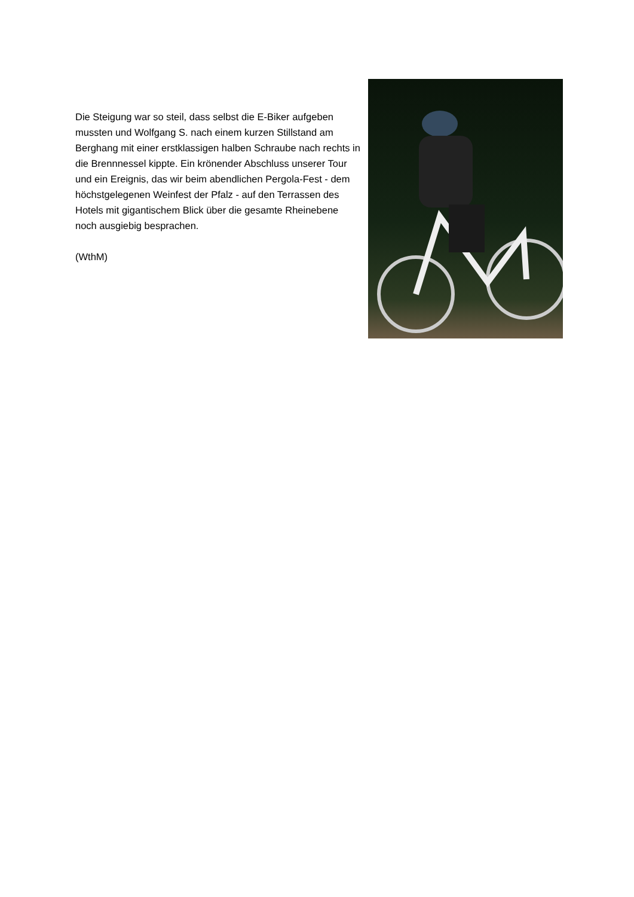Die Steigung war so steil, dass selbst die E-Biker aufgeben mussten und Wolfgang S. nach einem kurzen Stillstand am Berghang mit einer erstklassigen halben Schraube nach rechts in die Brennnessel kippte. Ein krönender Abschluss unserer Tour und ein Ereignis, das wir beim abendlichen Pergola-Fest - dem höchstgelegenen Weinfest der Pfalz - auf den Terrassen des Hotels mit gigantischem Blick über die gesamte Rheinebene noch ausgiebig besprachen.
(WthM)